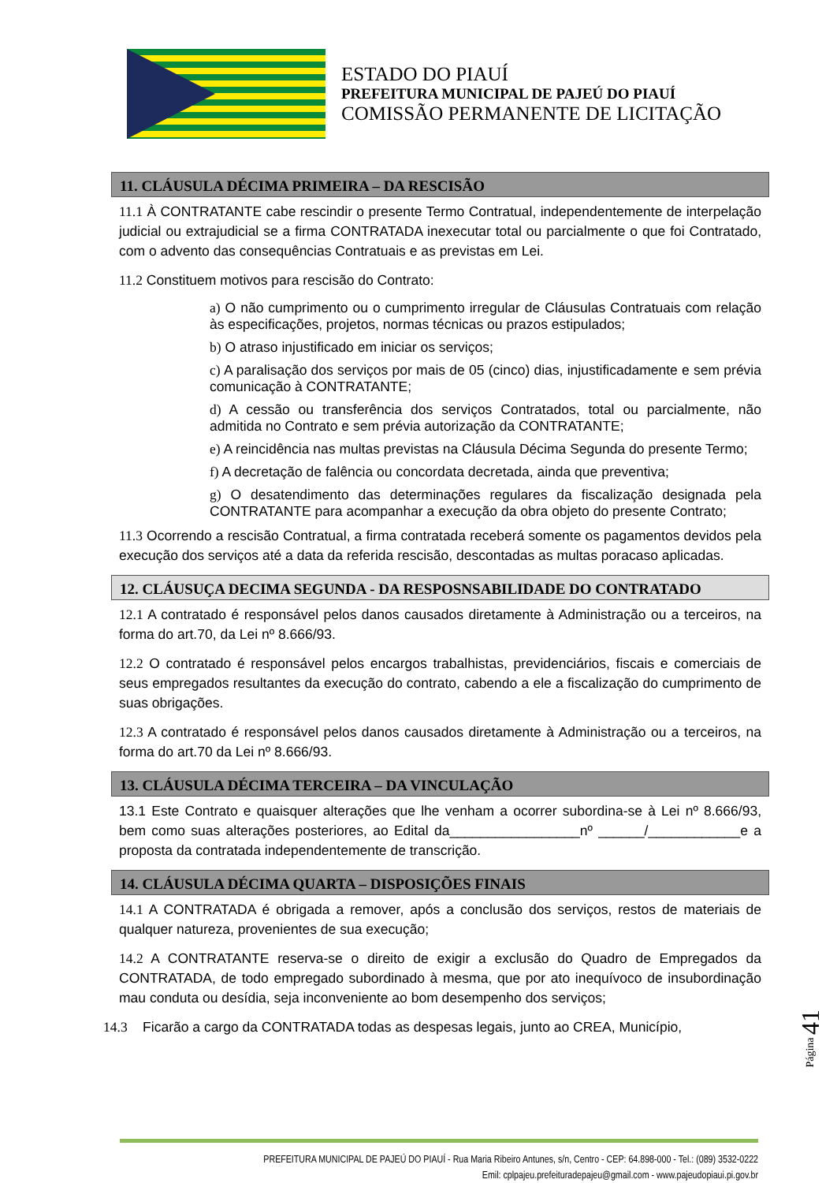ESTADO DO PIAUÍ
PREFEITURA MUNICIPAL DE PAJEÚ DO PIAUÍ
COMISSÃO PERMANENTE DE LICITAÇÃO
11. CLÁUSULA DÉCIMA PRIMEIRA – DA RESCISÃO
11.1 À CONTRATANTE cabe rescindir o presente Termo Contratual, independentemente de interpelação judicial ou extrajudicial se a firma CONTRATADA inexecutar total ou parcialmente o que foi Contratado, com o advento das consequências Contratuais e as previstas em Lei.
11.2 Constituem motivos para rescisão do Contrato:
a) O não cumprimento ou o cumprimento irregular de Cláusulas Contratuais com relação às especificações, projetos, normas técnicas ou prazos estipulados;
b) O atraso injustificado em iniciar os serviços;
c) A paralisação dos serviços por mais de 05 (cinco) dias, injustificadamente e sem prévia comunicação à CONTRATANTE;
d) A cessão ou transferência dos serviços Contratados, total ou parcialmente, não admitida no Contrato e sem prévia autorização da CONTRATANTE;
e) A reincidência nas multas previstas na Cláusula Décima Segunda do presente Termo;
f) A decretação de falência ou concordata decretada, ainda que preventiva;
g) O desatendimento das determinações regulares da fiscalização designada pela CONTRATANTE para acompanhar a execução da obra objeto do presente Contrato;
11.3 Ocorrendo a rescisão Contratual, a firma contratada receberá somente os pagamentos devidos pela execução dos serviços até a data da referida rescisão, descontadas as multas poracaso aplicadas.
12. CLÁUSUÇA DECIMA SEGUNDA - DA RESPOSNSABILIDADE DO CONTRATADO
12.1 A contratado é responsável pelos danos causados diretamente à Administração ou a terceiros, na forma do art.70, da Lei nº 8.666/93.
12.2 O contratado é responsável pelos encargos trabalhistas, previdenciários, fiscais e comerciais de seus empregados resultantes da execução do contrato, cabendo a ele a fiscalização do cumprimento de suas obrigações.
12.3 A contratado é responsável pelos danos causados diretamente à Administração ou a terceiros, na forma do art.70 da Lei nº 8.666/93.
13. CLÁUSULA DÉCIMA TERCEIRA – DA VINCULAÇÃO
13.1 Este Contrato e quaisquer alterações que lhe venham a ocorrer subordina-se à Lei nº 8.666/93, bem como suas alterações posteriores, ao Edital da_________________nº ______/____________e a proposta da contratada independentemente de transcrição.
14. CLÁUSULA DÉCIMA QUARTA – DISPOSIÇÕES FINAIS
14.1 A CONTRATADA é obrigada a remover, após a conclusão dos serviços, restos de materiais de qualquer natureza, provenientes de sua execução;
14.2 A CONTRATANTE reserva-se o direito de exigir a exclusão do Quadro de Empregados da CONTRATADA, de todo empregado subordinado à mesma, que por ato inequívoco de insubordinação mau conduta ou desídia, seja inconveniente ao bom desempenho dos serviços;
14.3 Ficarão a cargo da CONTRATADA todas as despesas legais, junto ao CREA, Município,
Página 41
PREFEITURA MUNICIPAL DE PAJEÚ DO PIAUÍ - Rua Maria Ribeiro Antunes, s/n, Centro - CEP: 64.898-000 - Tel.: (089) 3532-0222
Emil: cplpajeu.prefeituradepajeu@gmail.com - www.pajeudopiaui.pi.gov.br